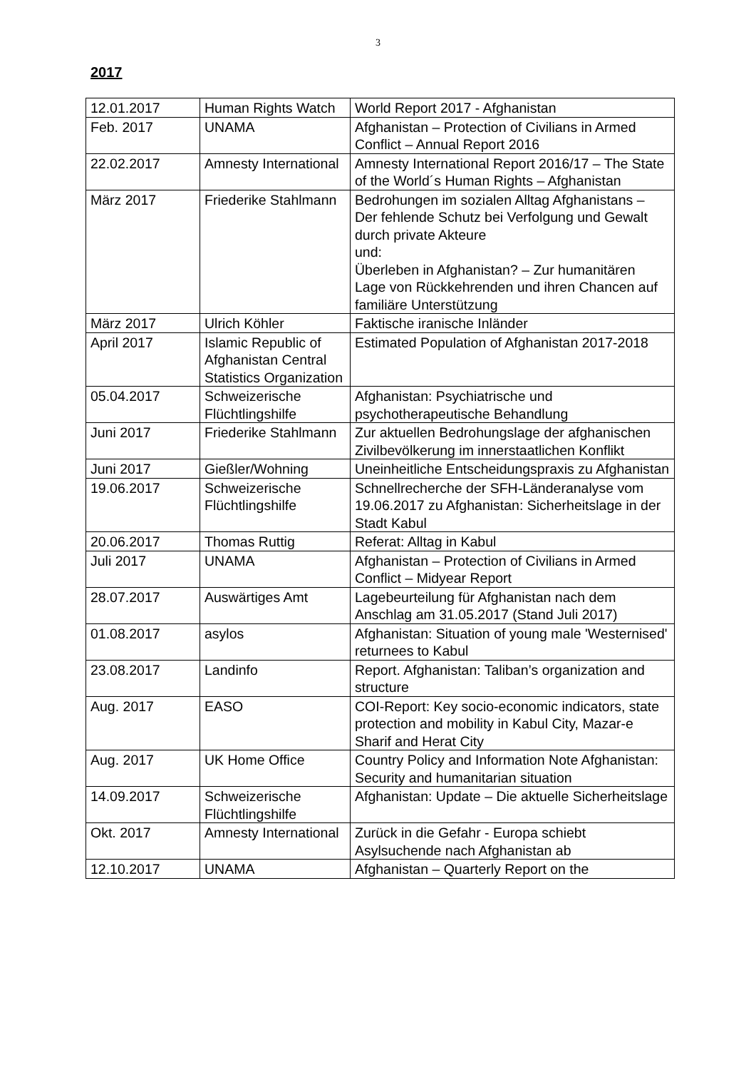3
2017
| 12.01.2017 | Human Rights Watch | World Report 2017 - Afghanistan |
| Feb. 2017 | UNAMA | Afghanistan – Protection of Civilians in Armed Conflict – Annual Report 2016 |
| 22.02.2017 | Amnesty International | Amnesty International Report 2016/17 – The State of the World´s Human Rights – Afghanistan |
| März 2017 | Friederike Stahlmann | Bedrohungen im sozialen Alltag Afghanistans – Der fehlende Schutz bei Verfolgung und Gewalt durch private Akteure und: Überleben in Afghanistan? – Zur humanitären Lage von Rückkehrenden und ihren Chancen auf familiäre Unterstützung |
| März 2017 | Ulrich Köhler | Faktische iranische Inländer |
| April 2017 | Islamic Republic of Afghanistan Central Statistics Organization | Estimated Population of Afghanistan 2017-2018 |
| 05.04.2017 | Schweizerische Flüchtlingshilfe | Afghanistan: Psychiatrische und psychotherapeutische Behandlung |
| Juni 2017 | Friederike Stahlmann | Zur aktuellen Bedrohungslage der afghanischen Zivilbevölkerung im innerstaatlichen Konflikt |
| Juni 2017 | Gießler/Wohning | Uneinheitliche Entscheidungspraxis zu Afghanistan |
| 19.06.2017 | Schweizerische Flüchtlingshilfe | Schnellrecherche der SFH-Länderanalyse vom 19.06.2017 zu Afghanistan: Sicherheitslage in der Stadt Kabul |
| 20.06.2017 | Thomas Ruttig | Referat: Alltag in Kabul |
| Juli 2017 | UNAMA | Afghanistan – Protection of Civilians in Armed Conflict – Midyear Report |
| 28.07.2017 | Auswärtiges Amt | Lagebeurteilung für Afghanistan nach dem Anschlag am 31.05.2017 (Stand Juli 2017) |
| 01.08.2017 | asylos | Afghanistan: Situation of young male 'Westernised' returnees to Kabul |
| 23.08.2017 | Landinfo | Report. Afghanistan: Taliban’s organization and structure |
| Aug. 2017 | EASO | COI-Report: Key socio-economic indicators, state protection and mobility in Kabul City, Mazar-e Sharif and Herat City |
| Aug. 2017 | UK Home Office | Country Policy and Information Note Afghanistan: Security and humanitarian situation |
| 14.09.2017 | Schweizerische Flüchtlingshilfe | Afghanistan: Update – Die aktuelle Sicherheitslage |
| Okt. 2017 | Amnesty International | Zurück in die Gefahr - Europa schiebt Asylsuchende nach Afghanistan ab |
| 12.10.2017 | UNAMA | Afghanistan – Quarterly Report on the |